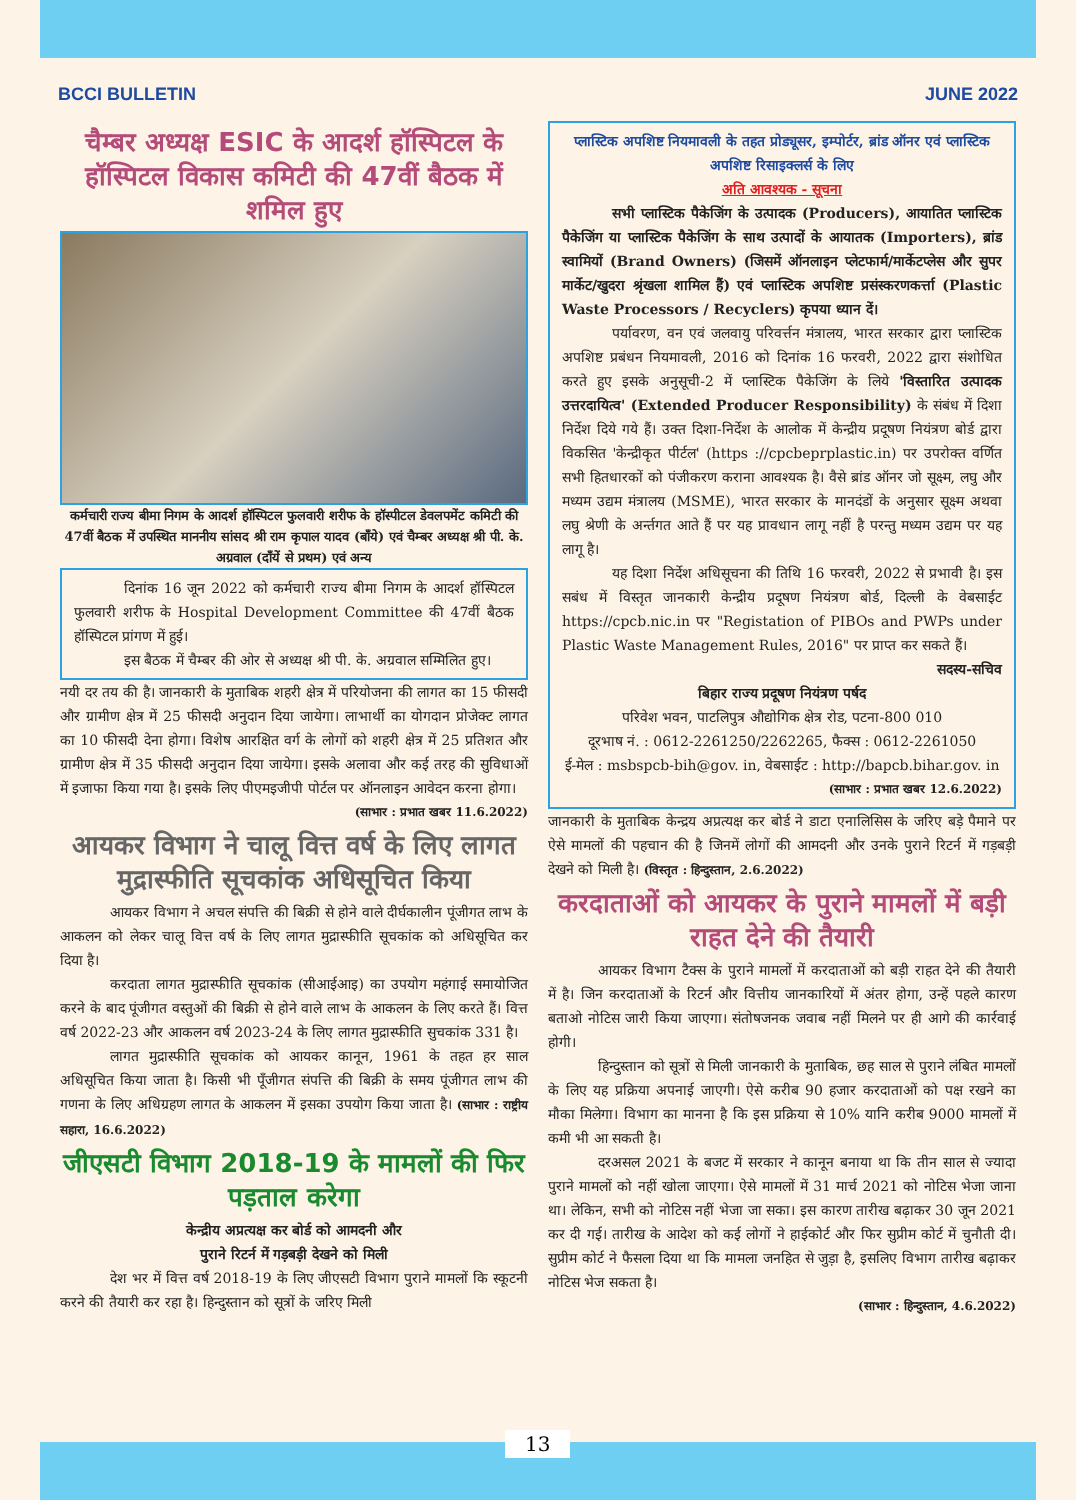BCCI BULLETIN JUNE 2022
चैम्बर अध्यक्ष ESIC के आदर्श हॉस्पिटल के हॉस्पिटल विकास कमिटी की 47वीं बैठक में शमिल हुए
कर्मचारी राज्य बीमा निगम के आदर्श हॉस्पिटल फुलवारी शरीफ के हॉस्पीटल डेवलपमेंट कमिटी की 47वीं बैठक में उपस्थित माननीय सांसद श्री राम कृपाल यादव (बाँये) एवं चैम्बर अध्यक्ष श्री पी. के. अग्रवाल (दाँयें से प्रथम) एवं अन्य
दिनांक 16 जून 2022 को कर्मचारी राज्य बीमा निगम के आदर्श हॉस्पिटल फुलवारी शरीफ के Hospital Development Committee की 47वीं बैठक हॉस्पिटल प्रांगण में हुई।
इस बैठक में चैम्बर की ओर से अध्यक्ष श्री पी. के. अग्रवाल सम्मिलित हुए।
नयी दर तय की है। जानकारी के मुताबिक शहरी क्षेत्र में परियोजना की लागत का 15 फीसदी और ग्रामीण क्षेत्र में 25 फीसदी अनुदान दिया जायेगा। लाभार्थी का योगदान प्रोजेक्ट लागत का 10 फीसदी देना होगा। विशेष आरक्षित वर्ग के लोगों को शहरी क्षेत्र में 25 प्रतिशत और ग्रामीण क्षेत्र में 35 फीसदी अनुदान दिया जायेगा। इसके अलावा और कई तरह की सुविधाओं में इजाफा किया गया है। इसके लिए पीएमइजीपी पोर्टल पर ऑनलाइन आवेदन करना होगा।
(साभार : प्रभात खबर 11.6.2022)
आयकर विभाग ने चालू वित्त वर्ष के लिए लागत मुद्रास्फीति सूचकांक अधिसूचित किया
आयकर विभाग ने अचल संपत्ति की बिक्री से होने वाले दीर्घकालीन पूंजीगत लाभ के आकलन को लेकर चालू वित्त वर्ष के लिए लागत मुद्रास्फीति सूचकांक को अधिसूचित कर दिया है।
करदाता लागत मुद्रास्फीति सूचकांक (सीआईआइ) का उपयोग महंगाई समायोजित करने के बाद पूंजीगत वस्तुओं की बिक्री से होने वाले लाभ के आकलन के लिए करते हैं। वित्त वर्ष 2022-23 और आकलन वर्ष 2023-24 के लिए लागत मुद्रास्फीति सुचकांक 331 है।
लागत मुद्रास्फीति सूचकांक को आयकर कानून, 1961 के तहत हर साल अधिसूचित किया जाता है। किसी भी पूँजीगत संपत्ति की बिक्री के समय पूंजीगत लाभ की गणना के लिए अधिग्रहण लागत के आकलन में इसका उपयोग किया जाता है। (साभार : राष्ट्रीय सहारा, 16.6.2022)
जीएसटी विभाग 2018-19 के मामलों की फिर पड़ताल करेगा
केन्द्रीय अप्रत्यक्ष कर बोर्ड को आमदनी और
पुराने रिटर्न में गड़बड़ी देखने को मिली
देश भर में वित्त वर्ष 2018-19 के लिए जीएसटी विभाग पुराने मामलों कि स्कूटनी करने की तैयारी कर रहा है। हिन्दुस्तान को सूत्रों के जरिए मिली
प्लास्टिक अपशिष्ट नियमावली के तहत प्रोड्यूसर, इम्पोर्टर, ब्रांड ऑनर एवं प्लास्टिक अपशिष्ट रिसाइक्लर्स के लिए
अति आवश्यक - सूचना
सभी प्लास्टिक पैकेजिंग के उत्पादक (Producers), आयातित प्लास्टिक पैकेजिंग या प्लास्टिक पैकेजिंग के साथ उत्पादों के आयातक (Importers), ब्रांड स्वामियों (Brand Owners) (जिसमें ऑनलाइन प्लेटफार्म/मार्केटप्लेस और सुपर मार्केट/खुदरा श्रृंखला शामिल हैं) एवं प्लास्टिक अपशिष्ट प्रसंस्करणकर्त्ता (Plastic Waste Processors / Recyclers) कृपया ध्यान दें।
पर्यावरण, वन एवं जलवायु परिवर्त्तन मंत्रालय, भारत सरकार द्वारा प्लास्टिक अपशिष्ट प्रबंधन नियमावली, 2016 को दिनांक 16 फरवरी, 2022 द्वारा संशोधित करते हुए इसके अनुसूची-2 में प्लास्टिक पैकेजिंग के लिये 'विस्तारित उत्पादक उत्तरदायित्व' (Extended Producer Responsibility) के संबंध में दिशा निर्देश दिये गये हैं। उक्त दिशा-निर्देश के आलोक में केन्द्रीय प्रदूषण नियंत्रण बोर्ड द्वारा विकसित 'केन्द्रीकृत पीर्टल' (https ://cpcbeprplastic.in) पर उपरोक्त वर्णित सभी हितधारकों को पंजीकरण कराना आवश्यक है। वैसे ब्रांड ऑनर जो सूक्ष्म, लघु और मध्यम उद्यम मंत्रालय (MSME), भारत सरकार के मानदंडों के अनुसार सूक्ष्म अथवा लघु श्रेणी के अर्न्तगत आते हैं पर यह प्रावधान लागू नहीं है परन्तु मध्यम उद्यम पर यह लागू है।
यह दिशा निर्देश अधिसूचना की तिथि 16 फरवरी, 2022 से प्रभावी है। इस सबंध में विस्तृत जानकारी केन्द्रीय प्रदूषण नियंत्रण बोर्ड, दिल्ली के वेबसाईट https://cpcb.nic.in पर "Registation of PIBOs and PWPs under Plastic Waste Management Rules, 2016" पर प्राप्त कर सकते हैं।
सदस्य-सचिव
बिहार राज्य प्रदूषण नियंत्रण पर्षद
परिवेश भवन, पाटलिपुत्र औद्योगिक क्षेत्र रोड, पटना-800 010
दूरभाष नं. : 0612-2261250/2262265, फैक्स : 0612-2261050
ई-मेल : msbspcb-bih@gov. in, वेबसाईट : http://bapcb.bihar.gov. in
(साभार : प्रभात खबर 12.6.2022)
जानकारी के मुताबिक केन्द्रय अप्रत्यक्ष कर बोर्ड ने डाटा एनालिसिस के जरिए बड़े पैमाने पर ऐसे मामलों की पहचान की है जिनमें लोगों की आमदनी और उनके पुराने रिटर्न में गड़बड़ी देखने को मिली है। (विस्तृत : हिन्दुस्तान, 2.6.2022)
करदाताओं को आयकर के पुराने मामलों में बड़ी राहत देने की तैयारी
आयकर विभाग टैक्स के पुराने मामलों में करदाताओं को बड़ी राहत देने की तैयारी में है। जिन करदाताओं के रिटर्न और वित्तीय जानकारियों में अंतर होगा, उन्हें पहले कारण बताओ नोटिस जारी किया जाएगा। संतोषजनक जवाब नहीं मिलने पर ही आगे की कार्रवाई होगी।
हिन्दुस्तान को सूत्रों से मिली जानकारी के मुताबिक, छह साल से पुराने लंबित मामलों के लिए यह प्रक्रिया अपनाई जाएगी। ऐसे करीब 90 हजार करदाताओं को पक्ष रखने का मौका मिलेगा। विभाग का मानना है कि इस प्रक्रिया से 10% यानि करीब 9000 मामलों में कमी भी आ सकती है।
दरअसल 2021 के बजट में सरकार ने कानून बनाया था कि तीन साल से ज्यादा पुराने मामलों को नहीं खोला जाएगा। ऐसे मामलों में 31 मार्च 2021 को नोटिस भेजा जाना था। लेकिन, सभी को नोटिस नहीं भेजा जा सका। इस कारण तारीख बढ़ाकर 30 जून 2021 कर दी गई। तारीख के आदेश को कई लोगों ने हाईकोर्ट और फिर सुप्रीम कोर्ट में चुनौती दी। सुप्रीम कोर्ट ने फैसला दिया था कि मामला जनहित से जुड़ा है, इसलिए विभाग तारीख बढ़ाकर नोटिस भेज सकता है।
(साभार : हिन्दुस्तान, 4.6.2022)
13